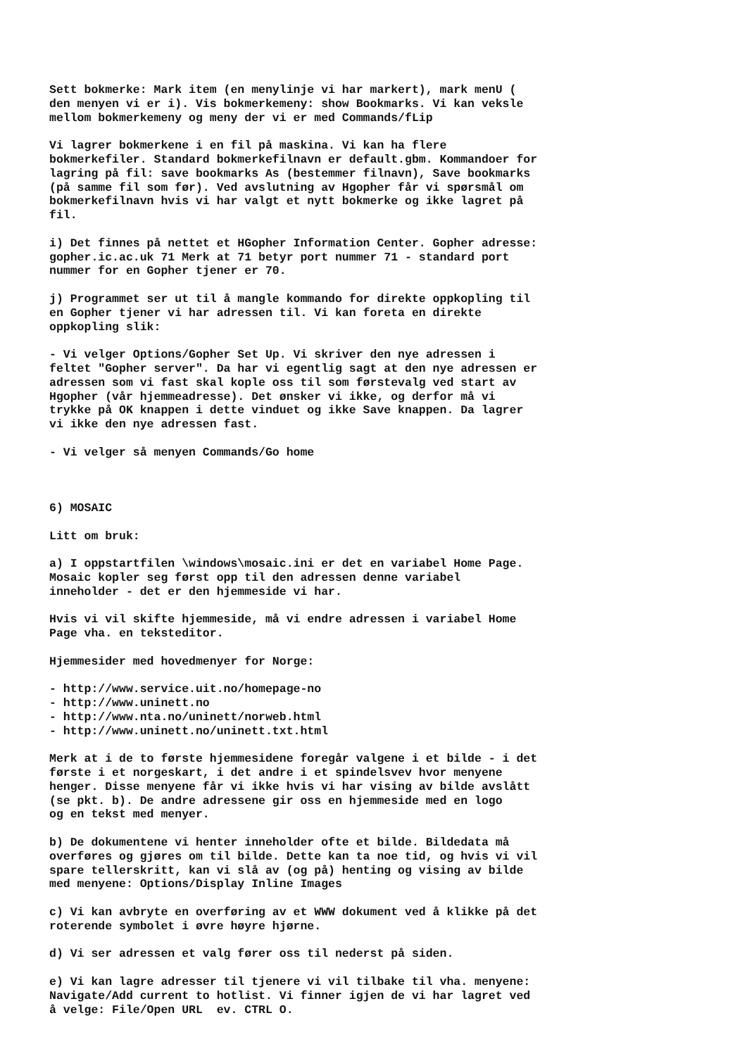Sett bokmerke: Mark item (en menylinje vi har markert), mark menU ( den menyen vi er i). Vis bokmerkemeny: show Bookmarks. Vi kan veksle mellom bokmerkemeny og meny der vi er med Commands/fLip
Vi lagrer bokmerkene i en fil på maskina. Vi kan ha flere bokmerkefiler. Standard bokmerkefilnavn er default.gbm. Kommandoer for lagring på fil: save bookmarks As (bestemmer filnavn), Save bookmarks (på samme fil som før). Ved avslutning av Hgopher får vi spørsmål om bokmerkefilnavn hvis vi har valgt et nytt bokmerke og ikke lagret på fil.
i) Det finnes på nettet et HGopher Information Center. Gopher adresse: gopher.ic.ac.uk 71 Merk at 71 betyr port nummer 71 - standard port nummer for en Gopher tjener er 70.
j) Programmet ser ut til å mangle kommando for direkte oppkopling til en Gopher tjener vi har adressen til. Vi kan foreta en direkte oppkopling slik:
- Vi velger Options/Gopher Set Up. Vi skriver den nye adressen i feltet "Gopher server". Da har vi egentlig sagt at den nye adressen er adressen som vi fast skal kople oss til som førstevalg ved start av Hgopher (vår hjemmeadresse). Det ønsker vi ikke, og derfor må vi trykke på OK knappen i dette vinduet og ikke Save knappen. Da lagrer vi ikke den nye adressen fast.
- Vi velger så menyen Commands/Go home
6) MOSAIC
Litt om bruk:
a) I oppstartfilen \windows\mosaic.ini er det en variabel Home Page. Mosaic kopler seg først opp til den adressen denne variabel inneholder - det er den hjemmeside vi har.
Hvis vi vil skifte hjemmeside, må vi endre adressen i variabel Home Page vha. en teksteditor.
Hjemmesider med hovedmenyer for Norge:
- http://www.service.uit.no/homepage-no - http://www.uninett.no - http://www.nta.no/uninett/norweb.html - http://www.uninett.no/uninett.txt.html
Merk at i de to første hjemmesidene foregår valgene i et bilde - i det første i et norgeskart, i det andre i et spindelsvev hvor menyene henger. Disse menyene får vi ikke hvis vi har vising av bilde avslått (se pkt. b). De andre adressene gir oss en hjemmeside med en logo og en tekst med menyer.
b) De dokumentene vi henter inneholder ofte et bilde. Bildedata må overføres og gjøres om til bilde. Dette kan ta noe tid, og hvis vi vil spare tellerskritt, kan vi slå av (og på) henting og vising av bilde med menyene: Options/Display Inline Images
c) Vi kan avbryte en overføring av et WWW dokument ved å klikke på det roterende symbolet i øvre høyre hjørne.
d) Vi ser adressen et valg fører oss til nederst på siden.
e) Vi kan lagre adresser til tjenere vi vil tilbake til vha. menyene: Navigate/Add current to hotlist. Vi finner igjen de vi har lagret ved å velge: File/Open URL ev. CTRL O.